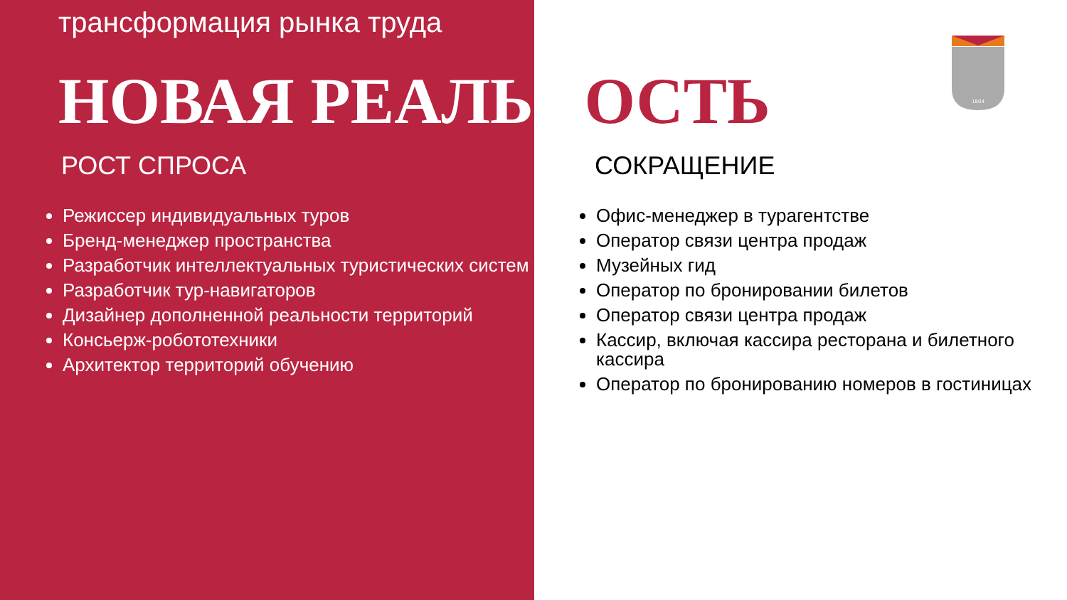1804
трансформация рынка труда
НОВАЯ РЕАЛЬН ОСТЬ
РОСТ СПРОСА
Режиссер индивидуальных туров
Бренд-менеджер пространства
Разработчик интеллектуальных туристических систем
Разработчик тур-навигаторов
Дизайнер дополненной реальности территорий
Консьерж-робототехники
Архитектор территорий обучению
СОКРАЩЕНИЕ
Офис-менеджер в турагентстве
Оператор связи центра продаж
Музейных гид
Оператор по бронировании билетов
Оператор связи центра продаж
Кассир, включая кассира ресторана и билетного кассира
Оператор по бронированию номеров в гостиницах